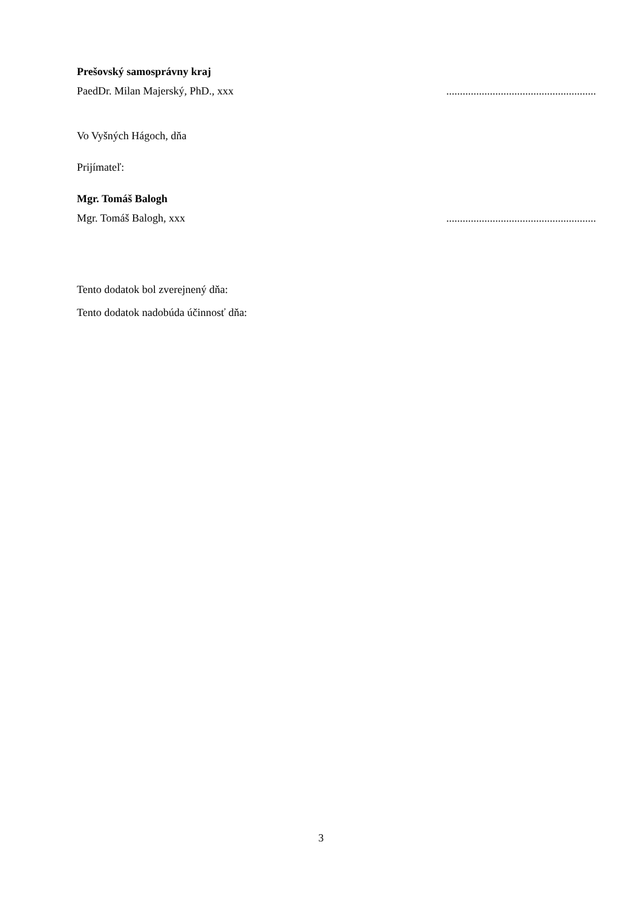Prešovský samosprávny kraj
PaedDr. Milan Majerský, PhD., xxx .......................................................
Vo Vyšných Hágoch, dňa
Prijímateľ:
Mgr. Tomáš Balogh
Mgr. Tomáš Balogh, xxx .......................................................
Tento dodatok bol zverejnený dňa:
Tento dodatok nadobúda účinnosť dňa:
3